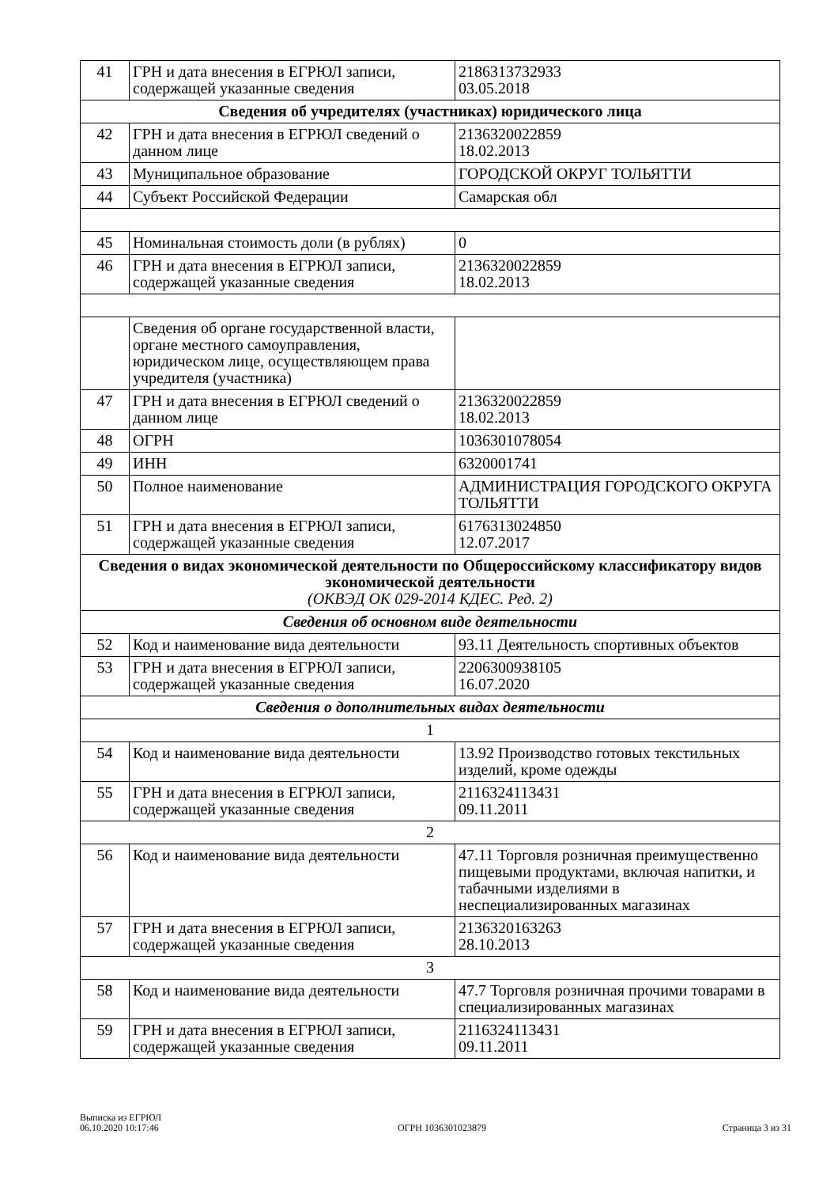| 41 | ГРН и дата внесения в ЕГРЮЛ записи, содержащей указанные сведения | 2186313732933 03.05.2018 |
| Сведения об учредителях (участниках) юридического лица | | |
| 42 | ГРН и дата внесения в ЕГРЮЛ сведений о данном лице | 2136320022859 18.02.2013 |
| 43 | Муниципальное образование | ГОРОДСКОЙ ОКРУГ ТОЛЬЯТТИ |
| 44 | Субъект Российской Федерации | Самарская обл |
| 45 | Номинальная стоимость доли (в рублях) | 0 |
| 46 | ГРН и дата внесения в ЕГРЮЛ записи, содержащей указанные сведения | 2136320022859 18.02.2013 |
| | Сведения об органе государственной власти, органе местного самоуправления, юридическом лице, осуществляющем права учредителя (участника) | |
| 47 | ГРН и дата внесения в ЕГРЮЛ сведений о данном лице | 2136320022859 18.02.2013 |
| 48 | ОГРН | 1036301078054 |
| 49 | ИНН | 6320001741 |
| 50 | Полное наименование | АДМИНИСТРАЦИЯ ГОРОДСКОГО ОКРУГА ТОЛЬЯТТИ |
| 51 | ГРН и дата внесения в ЕГРЮЛ записи, содержащей указанные сведения | 6176313024850 12.07.2017 |
| Сведения о видах экономической деятельности по Общероссийскому классификатору видов экономической деятельности (ОКВЭД ОК 029-2014 КДЕС. Ред. 2) | | |
| Сведения об основном виде деятельности | | |
| 52 | Код и наименование вида деятельности | 93.11 Деятельность спортивных объектов |
| 53 | ГРН и дата внесения в ЕГРЮЛ записи, содержащей указанные сведения | 2206300938105 16.07.2020 |
| Сведения о дополнительных видах деятельности | | |
| 1 | | |
| 54 | Код и наименование вида деятельности | 13.92 Производство готовых текстильных изделий, кроме одежды |
| 55 | ГРН и дата внесения в ЕГРЮЛ записи, содержащей указанные сведения | 2116324113431 09.11.2011 |
| 2 | | |
| 56 | Код и наименование вида деятельности | 47.11 Торговля розничная преимущественно пищевыми продуктами, включая напитки, и табачными изделиями в неспециализированных магазинах |
| 57 | ГРН и дата внесения в ЕГРЮЛ записи, содержащей указанные сведения | 2136320163263 28.10.2013 |
| 3 | | |
| 58 | Код и наименование вида деятельности | 47.7 Торговля розничная прочими товарами в специализированных магазинах |
| 59 | ГРН и дата внесения в ЕГРЮЛ записи, содержащей указанные сведения | 2116324113431 09.11.2011 |
Выписка из ЕГРЮЛ
06.10.2020 10:17:46
ОГРН 1036301023879
Страница 3 из 31